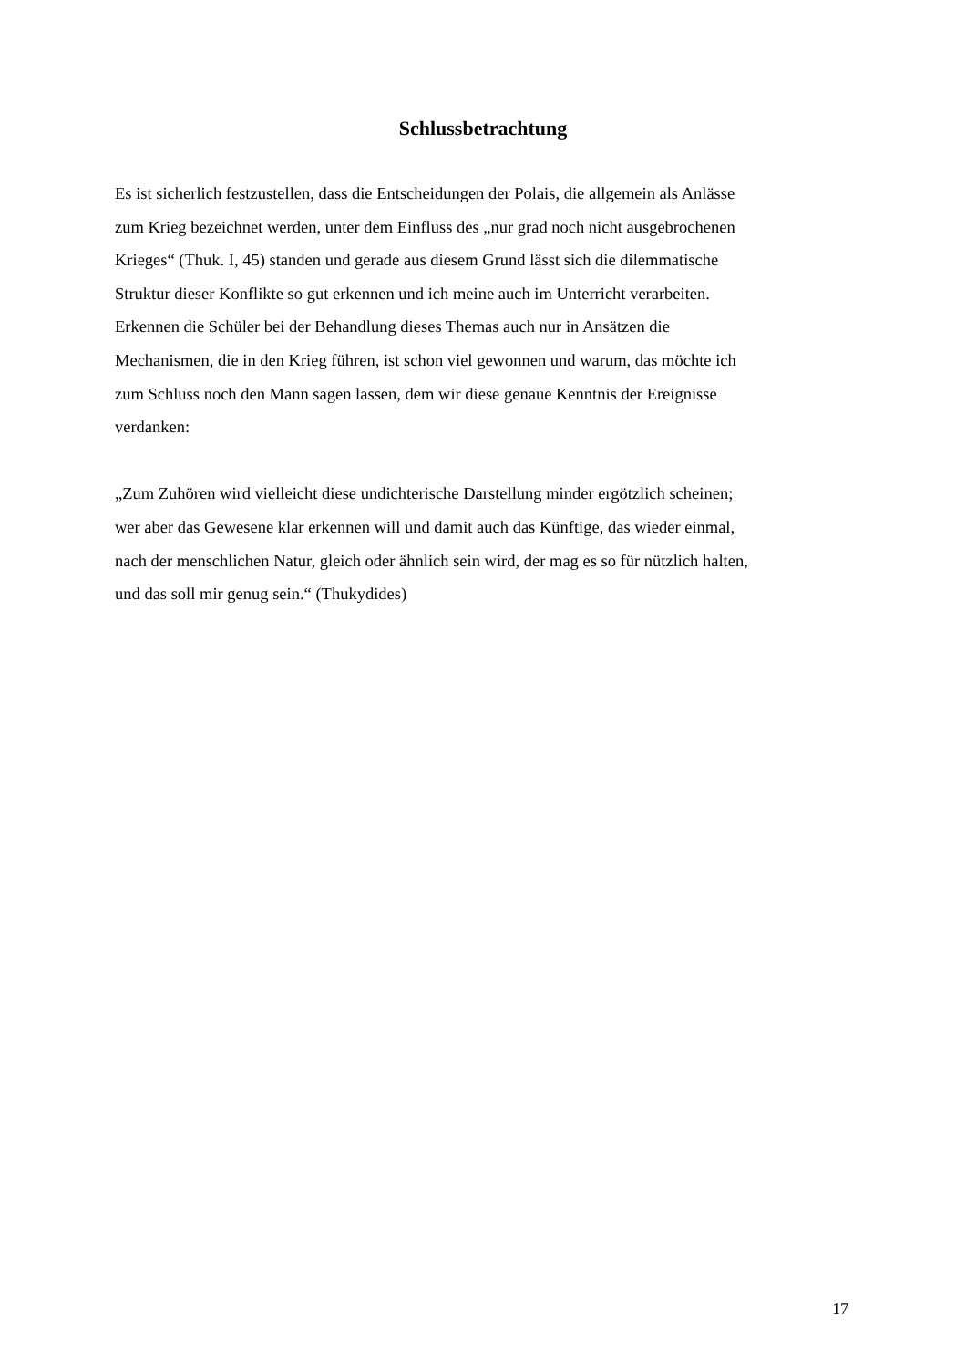Schlussbetrachtung
Es ist sicherlich festzustellen, dass die Entscheidungen der Polais, die allgemein als Anlässe
zum Krieg bezeichnet werden, unter dem Einfluss des „nur grad noch nicht ausgebrochenen
Krieges“ (Thuk. I, 45) standen und gerade aus diesem Grund lässt sich die dilemmatische
Struktur dieser Konflikte so gut erkennen und ich meine auch im Unterricht verarbeiten.
Erkennen die Schüler bei der Behandlung dieses Themas auch nur in Ansätzen die
Mechanismen, die in den Krieg führen, ist schon viel gewonnen und warum, das möchte ich
zum Schluss noch den Mann sagen lassen, dem wir diese genaue Kenntnis der Ereignisse
verdanken:
„Zum Zuhören wird vielleicht diese undichterische Darstellung minder ergötzlich scheinen;
wer aber das Gewesene klar erkennen will und damit auch das Künftige, das wieder einmal,
nach der menschlichen Natur, gleich oder ähnlich sein wird, der mag es so für nützlich halten,
und das soll mir genug sein.“ (Thukydides)
17